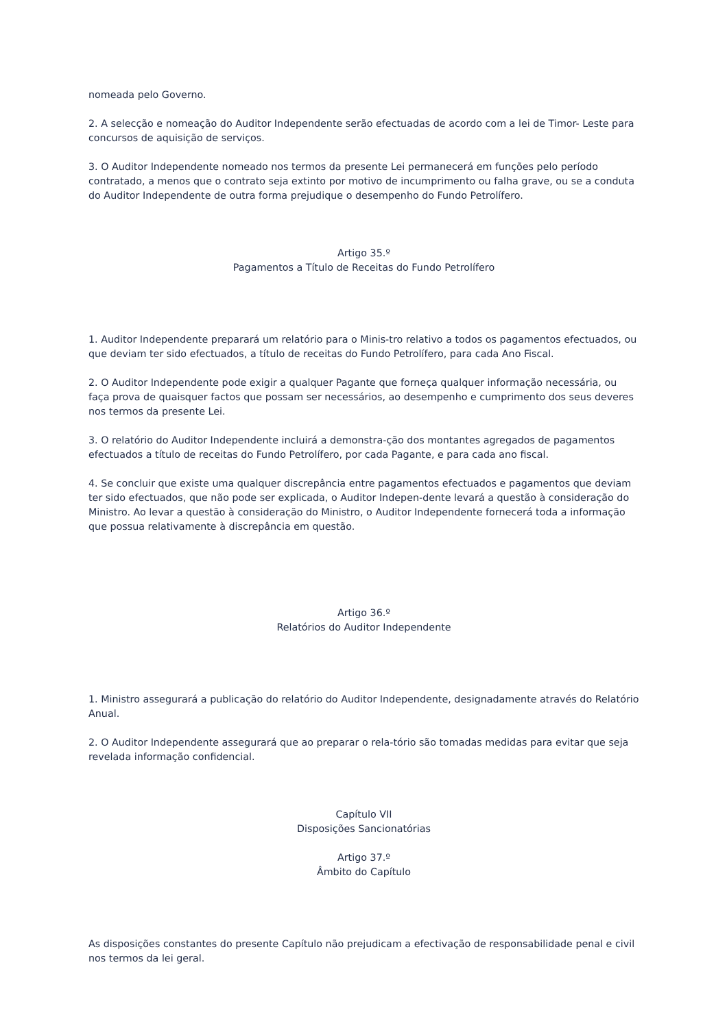nomeada pelo Governo.
2. A selecção e nomeação do Auditor Independente serão efectuadas de acordo com a lei de Timor- Leste para concursos de aquisição de serviços.
3. O Auditor Independente nomeado nos termos da presente Lei permanecerá em funções pelo período contratado, a menos que o contrato seja extinto por motivo de incumprimento ou falha grave, ou se a conduta do Auditor Independente de outra forma prejudique o desempenho do Fundo Petrolífero.
Artigo 35.º
Pagamentos a Título de Receitas do Fundo Petrolífero
1. Auditor Independente preparará um relatório para o Minis-tro relativo a todos os pagamentos efectuados, ou que deviam ter sido efectuados, a título de receitas do Fundo Petrolífero, para cada Ano Fiscal.
2. O Auditor Independente pode exigir a qualquer Pagante que forneça qualquer informação necessária, ou faça prova de quaisquer factos que possam ser necessários, ao desempenho e cumprimento dos seus deveres nos termos da presente Lei.
3. O relatório do Auditor Independente incluirá a demonstra-ção dos montantes agregados de pagamentos efectuados a título de receitas do Fundo Petrolífero, por cada Pagante, e para cada ano fiscal.
4. Se concluir que existe uma qualquer discrepância entre pagamentos efectuados e pagamentos que deviam ter sido efectuados, que não pode ser explicada, o Auditor Indepen-dente levará a questão à consideração do Ministro. Ao levar a questão à consideração do Ministro, o Auditor Independente fornecerá toda a informação que possua relativamente à discrepância em questão.
Artigo 36.º
Relatórios do Auditor Independente
1. Ministro assegurará a publicação do relatório do Auditor Independente, designadamente através do Relatório Anual.
2. O Auditor Independente assegurará que ao preparar o rela-tório são tomadas medidas para evitar que seja revelada informação confidencial.
Capítulo VII
Disposições Sancionatórias
Artigo 37.º
Âmbito do Capítulo
As disposições constantes do presente Capítulo não prejudicam a efectivação de responsabilidade penal e civil nos termos da lei geral.